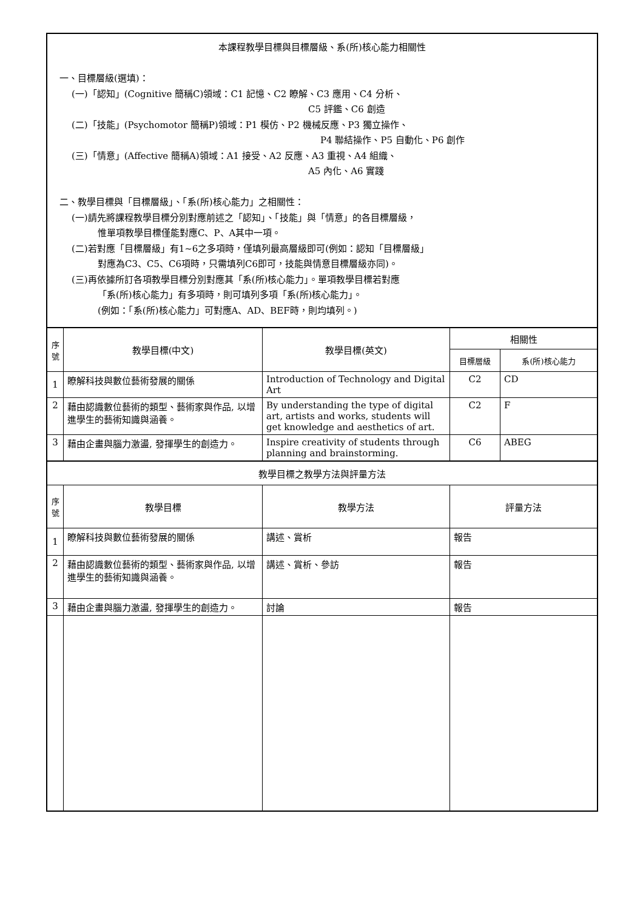| 本課程教學目標與目標層級、系(所)核心能力相關性 一、目標層級(選填)： (一)「認知」(Cognitive 簡稱C)領域：C1 記憶、C2 瞭解、C3 應用、C4 分析、 C5 評鑑、C6 創造 (二)「技能」(Psychomotor 簡稱P)領域：P1 模仿、P2 機械反應、P3 獨立操作、 P4 聯結操作、P5 自動化、P6 創作 (三)「情意」(Affective 簡稱A)領域：A1 接受、A2 反應、A3 重視、A4 組織、 A5 內化、A6 實踐 二、教學目標與「目標層級」、「系(所)核心能力」之相關性： (一)請先將課程教學目標分別對應前述之「認知」、「技能」與「情意」的各目標層級， 惟單項教學目標僅能對應C、P、A其中一項。 (二)若對應「目標層級」有1~6之多項時，僅填列最高層級即可(例如：認知「目標層級」 對應為C3、C5、C6項時，只需填列C6即可，技能與情意目標層級亦同)。 (三)再依據所訂各項教學目標分別對應其「系(所)核心能力」。單項教學目標若對應 「系(所)核心能力」有多項時，則可填列多項「系(所)核心能力」。 (例如：「系(所)核心能力」可對應A、AD、BEF時，則均填列。) | | | | |
| 序號 | 教學目標(中文) | 教學目標(英文) | 相關性 | |
| | | | 目標層級 | 系(所)核心能力 |
| 1 | 瞭解科技與數位藝術發展的關係 | Introduction of Technology and Digital Art | C2 | CD |
| 2 | 藉由認識數位藝術的類型、藝術家與作品, 以增進學生的藝術知識與涵養。 | By understanding the type of digital art, artists and works, students will get knowledge and aesthetics of art. | C2 | F |
| 3 | 藉由企畫與腦力激盪, 發揮學生的創造力。 | Inspire creativity of students through planning and brainstorming. | C6 | ABEG |
| 教學目標之教學方法與評量方法 | | | | |
| 序號 | 教學目標 | 教學方法 | 評量方法 | |
| 1 | 瞭解科技與數位藝術發展的關係 | 講述、賞析 | 報告 | |
| 2 | 藉由認識數位藝術的類型、藝術家與作品, 以增進學生的藝術知識與涵養。 | 講述、賞析、參訪 | 報告 | |
| 3 | 藉由企畫與腦力激盪, 發揮學生的創造力。 | 討論 | 報告 | |